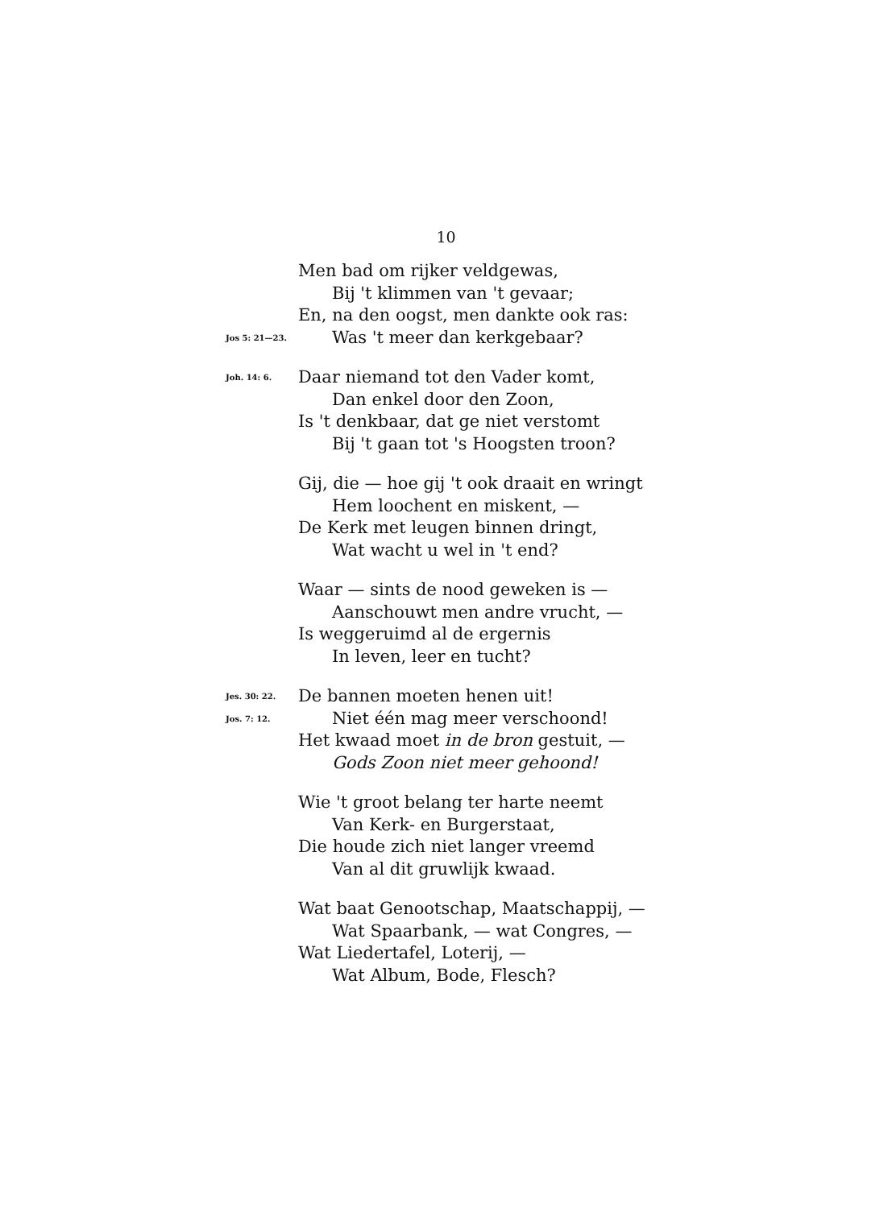10
Men bad om rijker veldgewas,
Bij 't klimmen van 't gevaar;
En, na den oogst, men dankte ook ras:
Jos 5: 21—23. Was 't meer dan kerkgebaar?
Joh. 14: 6. Daar niemand tot den Vader komt,
Dan enkel door den Zoon,
Is 't denkbaar, dat ge niet verstomt
Bij 't gaan tot 's Hoogsten troon?
Gij, die — hoe gij 't ook draait en wringt
Hem loochent en miskent, —
De Kerk met leugen binnen dringt,
Wat wacht u wel in 't end?
Waar — sints de nood geweken is —
Aanschouwt men andre vrucht, —
Is weggeruimd al de ergernis
In leven, leer en tucht?
Jes. 30: 22. De bannen moeten henen uit!
Jos. 7: 12. Niet één mag meer verschoond!
Het kwaad moet in de bron gestuit, —
Gods Zoon niet meer gehoond!
Wie 't groot belang ter harte neemt
Van Kerk- en Burgerstaat,
Die houde zich niet langer vreemd
Van al dit gruwlijk kwaad.
Wat baat Genootschap, Maatschappij, —
Wat Spaarbank, — wat Congres, —
Wat Liedertafel, Loterij, —
Wat Album, Bode, Flesch?